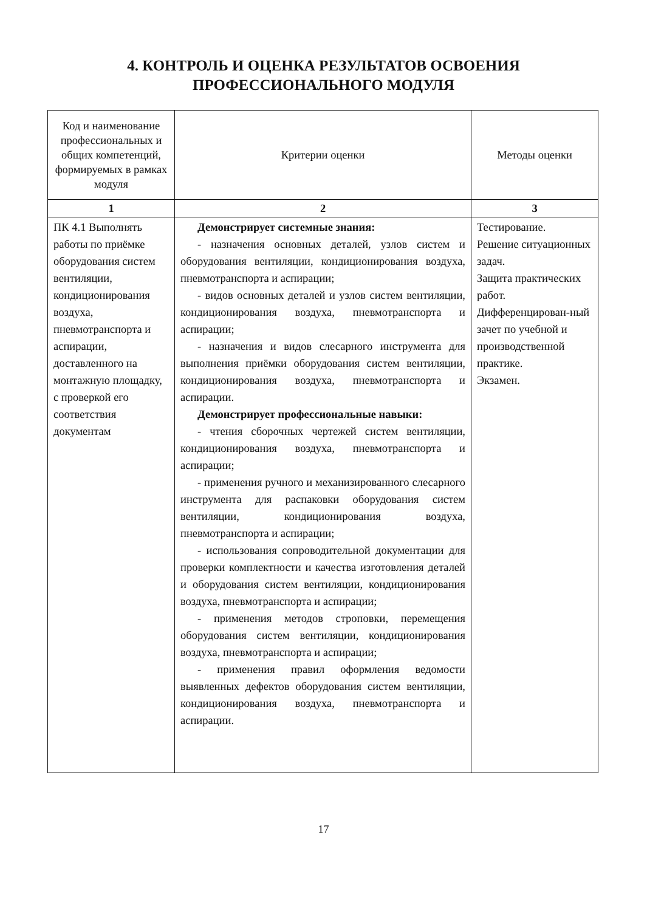4. КОНТРОЛЬ И ОЦЕНКА РЕЗУЛЬТАТОВ ОСВОЕНИЯ
ПРОФЕССИОНАЛЬНОГО МОДУЛЯ
| Код и наименование профессиональных и общих компетенций, формируемых в рамках модуля | Критерии оценки | Методы оценки |
| --- | --- | --- |
| 1 | 2 | 3 |
| ПК 4.1 Выполнять работы по приёмке оборудования систем вентиляции, кондиционирования воздуха, пневмотранспорта и аспирации, доставленного на монтажную площадку, с проверкой его соответствия документам | Демонстрирует системные знания: - назначения основных деталей, узлов систем и оборудования вентиляции, кондиционирования воздуха, пневмотранспорта и аспирации; - видов основных деталей и узлов систем вентиляции, кондиционирования воздуха, пневмотранспорта и аспирации; - назначения и видов слесарного инструмента для выполнения приёмки оборудования систем вентиляции, кондиционирования воздуха, пневмотранспорта и аспирации. Демонстрирует профессиональные навыки: - чтения сборочных чертежей систем вентиляции, кондиционирования воздуха, пневмотранспорта и аспирации; - применения ручного и механизированного слесарного инструмента для распаковки оборудования систем вентиляции, кондиционирования воздуха, пневмотранспорта и аспирации; - использования сопроводительной документации для проверки комплектности и качества изготовления деталей и оборудования систем вентиляции, кондиционирования воздуха, пневмотранспорта и аспирации; - применения методов строповки, перемещения оборудования систем вентиляции, кондиционирования воздуха, пневмотранспорта и аспирации; - применения правил оформления ведомости выявленных дефектов оборудования систем вентиляции, кондиционирования воздуха, пневмотранспорта и аспирации. | Тестирование. Решение ситуационных задач. Защита практических работ. Дифференцирован-ный зачет по учебной и производственной практике. Экзамен. |
17